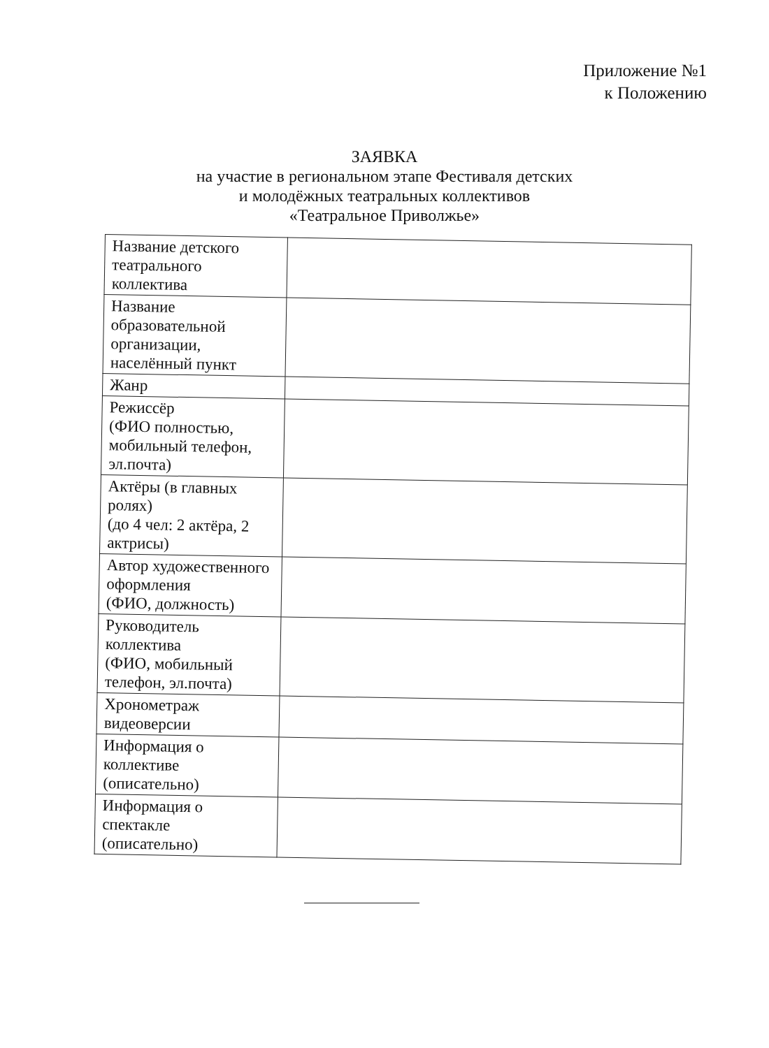Приложение №1
к Положению
ЗАЯВКА
на участие в региональном этапе Фестиваля детских
и молодёжных театральных коллективов
«Театральное Приволжье»
| Название детского театрального коллектива | |
| Название образовательной организации, населённый пункт | |
| Жанр | |
| Режиссёр (ФИО полностью, мобильный телефон, эл.почта) | |
| Актёры (в главных ролях) (до 4 чел: 2 актёра, 2 актрисы) | |
| Автор художественного оформления (ФИО, должность) | |
| Руководитель коллектива (ФИО, мобильный телефон, эл.почта) | |
| Хронометраж видеоверсии | |
| Информация о коллективе (описательно) | |
| Информация о спектакле (описательно) | |